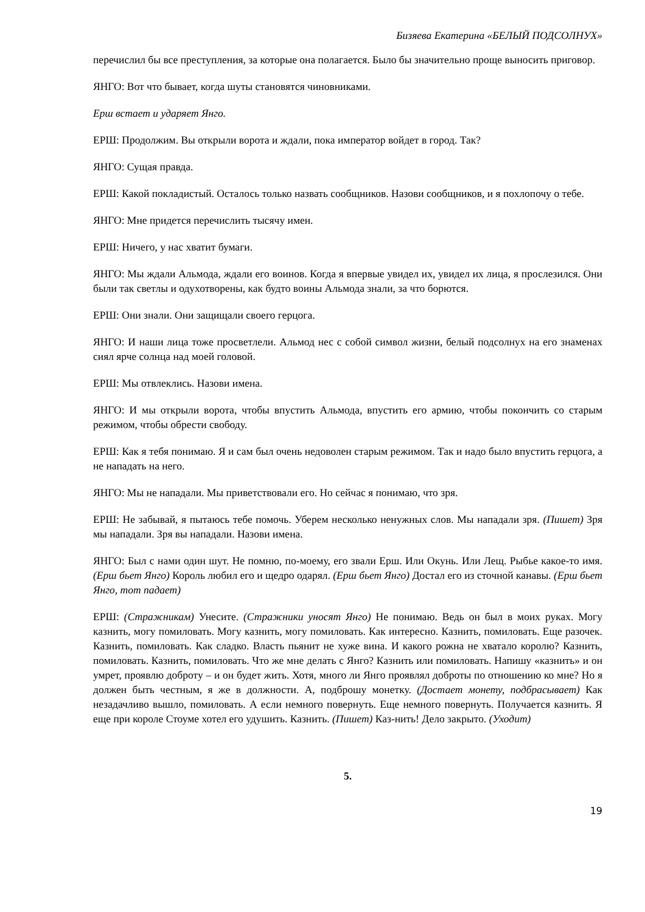Бизяева Екатерина «БЕЛЫЙ ПОДСОЛНУХ»
перечислил бы все преступления, за которые она полагается. Было бы значительно проще выносить приговор.
ЯНГО: Вот что бывает, когда шуты становятся чиновниками.
Ерш встает и ударяет Янго.
ЕРШ: Продолжим. Вы открыли ворота и ждали, пока император войдет в город. Так?
ЯНГО: Сущая правда.
ЕРШ: Какой покладистый. Осталось только назвать сообщников. Назови сообщников, и я похлопочу о тебе.
ЯНГО: Мне придется перечислить тысячу имен.
ЕРШ: Ничего, у нас хватит бумаги.
ЯНГО: Мы ждали Альмода, ждали его воинов. Когда я впервые увидел их, увидел их лица, я прослезился. Они были так светлы и одухотворены, как будто воины Альмода знали, за что борются.
ЕРШ: Они знали. Они защищали своего герцога.
ЯНГО: И наши лица тоже просветлели. Альмод нес с собой символ жизни, белый подсолнух на его знаменах сиял ярче солнца над моей головой.
ЕРШ: Мы отвлеклись. Назови имена.
ЯНГО: И мы открыли ворота, чтобы впустить Альмода, впустить его армию, чтобы покончить со старым режимом, чтобы обрести свободу.
ЕРШ: Как я тебя понимаю. Я и сам был очень недоволен старым режимом. Так и надо было впустить герцога, а не нападать на него.
ЯНГО: Мы не нападали. Мы приветствовали его. Но сейчас я понимаю, что зря.
ЕРШ: Не забывай, я пытаюсь тебе помочь. Уберем несколько ненужных слов. Мы нападали зря. (Пишет) Зря мы нападали. Зря вы нападали. Назови имена.
ЯНГО: Был с нами один шут. Не помню, по-моему, его звали Ерш. Или Окунь. Или Лещ. Рыбье какое-то имя. (Ерш бьет Янго) Король любил его и щедро одарял. (Ерш бьет Янго) Достал его из сточной канавы. (Ерш бьет Янго, тот падает)
ЕРШ: (Стражникам) Унесите. (Стражники уносят Янго) Не понимаю. Ведь он был в моих руках. Могу казнить, могу помиловать. Могу казнить, могу помиловать. Как интересно. Казнить, помиловать. Еще разочек. Казнить, помиловать. Как сладко. Власть пьянит не хуже вина. И какого рожна не хватало королю? Казнить, помиловать. Казнить, помиловать. Что же мне делать с Янго? Казнить или помиловать. Напишу «казнить» и он умрет, проявлю доброту – и он будет жить. Хотя, много ли Янго проявлял доброты по отношению ко мне? Но я должен быть честным, я же в должности. А, подброшу монетку. (Достает монету, подбрасывает) Как незадачливо вышло, помиловать. А если немного повернуть. Еще немного повернуть. Получается казнить. Я еще при короле Стоуме хотел его удушить. Казнить. (Пишет) Каз-нить! Дело закрыто. (Уходит)
5.
19